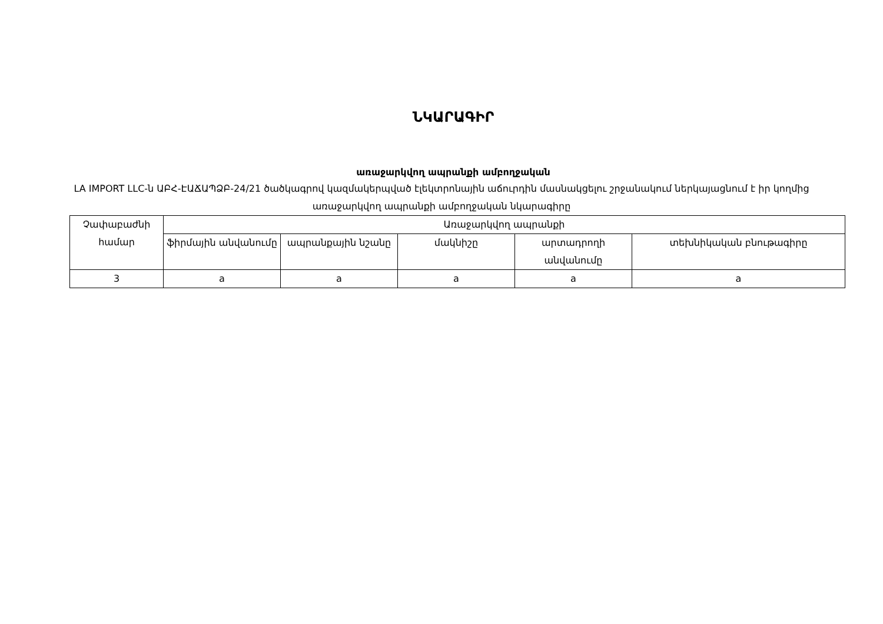ՆԿԱՐԱԳԻՐ
առաջարկվող ապրանքի ամբողջական
LA IMPORT LLC-ն ԱԲՀ-ԷԱՃԱՊՁԲ-24/21 ծածկագրով կազմակերպված էլեկտրոնային աճուրդին մասնակցելու շրջանակում ներկայացնում է իր կողմից առաջարկվող ապրանքի ամբողջական նկարագիրը
| Չափաբաժնի համար | Առաջարկվող ապրանքի | | | | |
| --- | --- | --- | --- | --- | --- |
| | ֆիրմային անվանումը | ապրանքային նշանը | մակնիշը | արտադրողի անվանումը | տեխնիկական բնութագիրը |
| 3 | a | a | a | a | a |